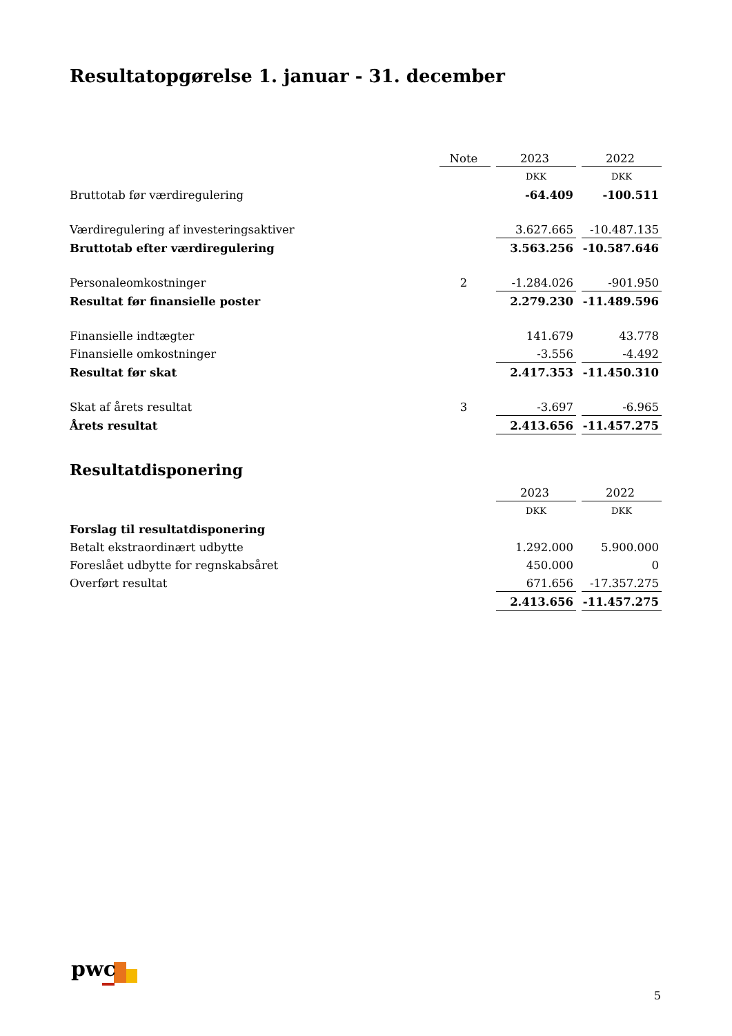Resultatopgørelse 1. januar - 31. december
| | Note | 2023 | 2022 |
| | | DKK | DKK |
| Bruttotab før værdiregulering | | -64.409 | -100.511 |
| Værdiregulering af investeringsaktiver | | 3.627.665 | -10.487.135 |
| Bruttotab efter værdiregulering | | 3.563.256 | -10.587.646 |
| Personaleomkostninger | 2 | -1.284.026 | -901.950 |
| Resultat før finansielle poster | | 2.279.230 | -11.489.596 |
| Finansielle indtægter | | 141.679 | 43.778 |
| Finansielle omkostninger | | -3.556 | -4.492 |
| Resultat før skat | | 2.417.353 | -11.450.310 |
| Skat af årets resultat | 3 | -3.697 | -6.965 |
| Årets resultat | | 2.413.656 | -11.457.275 |
Resultatdisponering
| | | 2023 | 2022 |
| | | DKK | DKK |
| Forslag til resultatdisponering | | | |
| Betalt ekstraordinært udbytte | | 1.292.000 | 5.900.000 |
| Foreslået udbytte for regnskabsåret | | 450.000 | 0 |
| Overført resultat | | 671.656 | -17.357.275 |
| | | 2.413.656 | -11.457.275 |
pwc
5